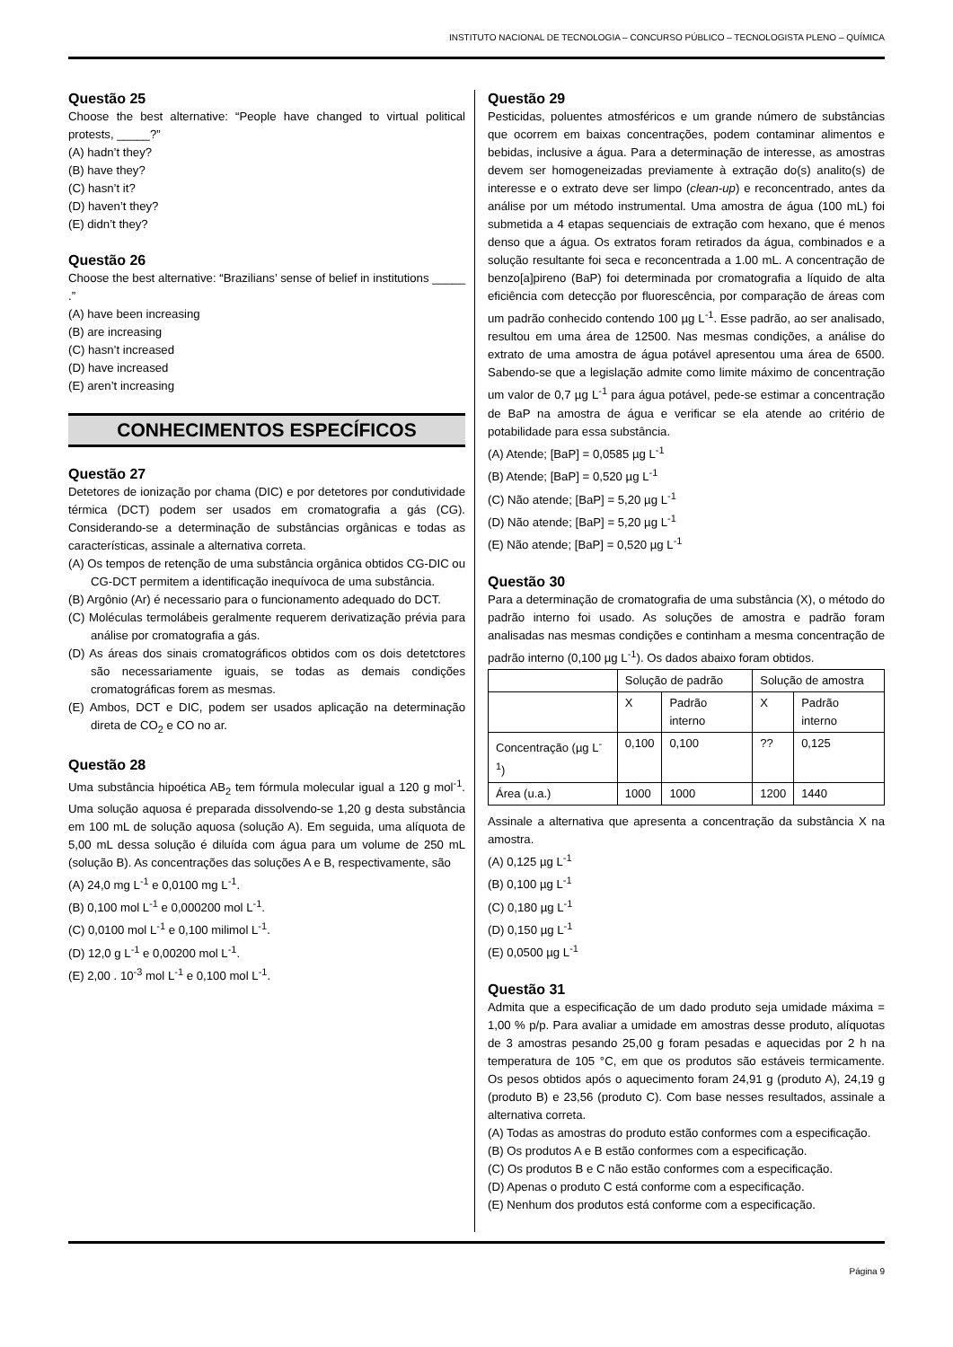INSTITUTO NACIONAL DE TECNOLOGIA – CONCURSO PÚBLICO – TECNOLOGISTA PLENO – QUÍMICA
Questão 25
Choose the best alternative: “People have changed to virtual political protests, _____?”
(A) hadn’t they?
(B) have they?
(C) hasn’t it?
(D) haven’t they?
(E) didn’t they?
Questão 26
Choose the best alternative: “Brazilians’ sense of belief in institutions _____ .”
(A) have been increasing
(B) are increasing
(C) hasn’t increased
(D) have increased
(E) aren’t increasing
CONHECIMENTOS ESPECÍFICOS
Questão 27
Detetores de ionização por chama (DIC) e por detetores por condutividade térmica (DCT) podem ser usados em cromatografia a gás (CG). Considerando-se a determinação de substâncias orgânicas e todas as características, assinale a alternativa correta.
(A) Os tempos de retenção de uma substância orgânica obtidos CG-DIC ou CG-DCT permitem a identificação inequívoca de uma substância.
(B) Argônio (Ar) é necessario para o funcionamento adequado do DCT.
(C) Moléculas termolábeis geralmente requerem derivatização prévia para análise por cromatografia a gás.
(D) As áreas dos sinais cromatográficos obtidos com os dois detetctores são necessariamente iguais, se todas as demais condições cromatográficas forem as mesmas.
(E) Ambos, DCT e DIC, podem ser usados aplicação na determinação direta de CO<sub>2</sub> e CO no ar.
Questão 28
Uma substância hipoética AB<sub>2</sub> tem fórmula molecular igual a 120 g mol<sup>-1</sup>. Uma solução aquosa é preparada dissolvendo-se 1,20 g desta substância em 100 mL de solução aquosa (solução A). Em seguida, uma alíquota de 5,00 mL dessa solução é diluída com água para um volume de 250 mL (solução B). As concentrações das soluções A e B, respectivamente, são
(A) 24,0 mg L<sup>-1</sup> e 0,0100 mg L<sup>-1</sup>.
(B) 0,100 mol L<sup>-1</sup> e 0,000200 mol L<sup>-1</sup>.
(C) 0,0100 mol L<sup>-1</sup> e 0,100 milimol L<sup>-1</sup>.
(D) 12,0 g L<sup>-1</sup> e 0,00200 mol L<sup>-1</sup>.
(E) 2,00 . 10<sup>-3</sup> mol L<sup>-1</sup> e 0,100 mol L<sup>-1</sup>.
Questão 29
Pesticidas, poluentes atmosféricos e um grande número de substâncias que ocorrem em baixas concentrações, podem contaminar alimentos e bebidas, inclusive a água. Para a determinação de interesse, as amostras devem ser homogeneizadas previamente à extração do(s) analito(s) de interesse e o extrato deve ser limpo (clean-up) e reconcentrado, antes da análise por um método instrumental. Uma amostra de água (100 mL) foi submetida a 4 etapas sequenciais de extração com hexano, que é menos denso que a água. Os extratos foram retirados da água, combinados e a solução resultante foi seca e reconcentrada a 1.00 mL. A concentração de benzo[a]pireno (BaP) foi determinada por cromatografia a líquido de alta eficiência com detecção por fluorescência, por comparação de áreas com um padrão conhecido contendo 100 µg L<sup>-1</sup>. Esse padrão, ao ser analisado, resultou em uma área de 12500. Nas mesmas condições, a análise do extrato de uma amostra de água potável apresentou uma área de 6500. Sabendo-se que a legislação admite como limite máximo de concentração um valor de 0,7 µg L<sup>-1</sup> para água potável, pede-se estimar a concentração de BaP na amostra de água e verificar se ela atende ao critério de potabilidade para essa substância.
(A) Atende; [BaP] = 0,0585 µg L<sup>-1</sup>
(B) Atende; [BaP] = 0,520 µg L<sup>-1</sup>
(C) Não atende; [BaP] = 5,20 µg L<sup>-1</sup>
(D) Não atende; [BaP] = 5,20 µg L<sup>-1</sup>
(E) Não atende; [BaP] = 0,520 µg L<sup>-1</sup>
Questão 30
Para a determinação de cromatografia de uma substância (X), o método do padrão interno foi usado. As soluções de amostra e padrão foram analisadas nas mesmas condições e continham a mesma concentração de padrão interno (0,100 µg L<sup>-1</sup>). Os dados abaixo foram obtidos.
| | Solução de padrão | | Solução de amostra | |
| | X | Padrão interno | X | Padrão interno |
| Concentração (µg L<sup>-1</sup>) | 0,100 | 0,100 | ?? | 0,125 |
| Área (u.a.) | 1000 | 1000 | 1200 | 1440 |
Assinale a alternativa que apresenta a concentração da substância X na amostra.
(A) 0,125 µg L<sup>-1</sup>
(B) 0,100 µg L<sup>-1</sup>
(C) 0,180 µg L<sup>-1</sup>
(D) 0,150 µg L<sup>-1</sup>
(E) 0,0500 µg L<sup>-1</sup>
Questão 31
Admita que a especificação de um dado produto seja umidade máxima = 1,00 % p/p. Para avaliar a umidade em amostras desse produto, alíquotas de 3 amostras pesando 25,00 g foram pesadas e aquecidas por 2 h na temperatura de 105 °C, em que os produtos são estáveis termicamente. Os pesos obtidos após o aquecimento foram 24,91 g (produto A), 24,19 g (produto B) e 23,56 (produto C). Com base nesses resultados, assinale a alternativa correta.
(A) Todas as amostras do produto estão conformes com a especificação.
(B) Os produtos A e B estão conformes com a especificação.
(C) Os produtos B e C não estão conformes com a especificação.
(D) Apenas o produto C está conforme com a especificação.
(E) Nenhum dos produtos está conforme com a especificação.
Página 9